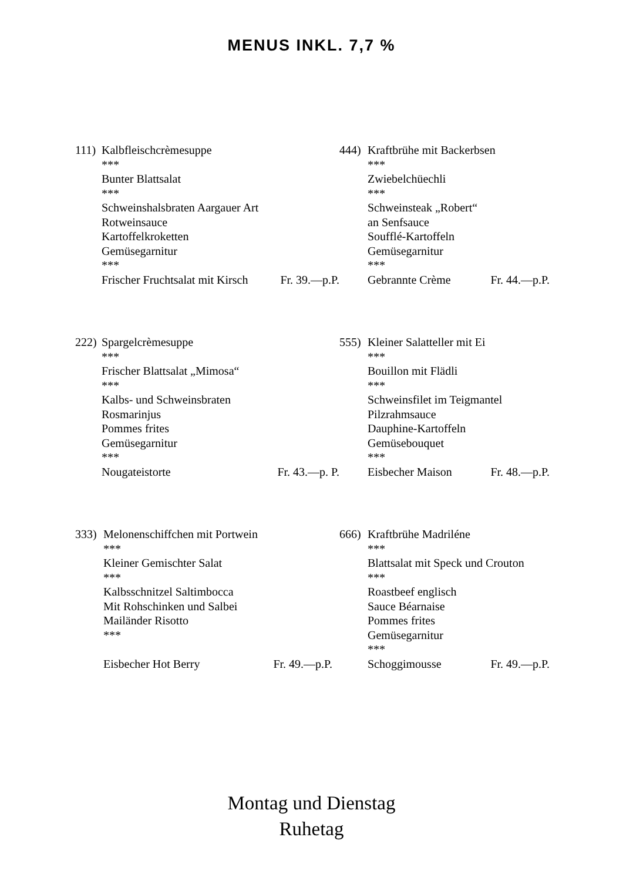MENUS INKL. 7,7 %
111) Kalbfleischcrèmesuppe
***
Bunter Blattsalat
***
Schweinshalsbraten Aargauer Art
Rotweinsauce
Kartoffelkroketten
Gemüsegarnitur
***
Frischer Fruchtsalat mit Kirsch Fr. 39.—p.P.
444) Kraftbrühe mit Backerbsen
***
Zwiebelchüechli
***
Schweinsteak „Robert“
an Senfsauce
Soufflé-Kartoffeln
Gemüsegarnitur
***
Gebrannte Crème Fr. 44.—p.P.
222) Spargelcrèmesuppe
***
Frischer Blattsalat „Mimosa“
***
Kalbs- und Schweinsbraten
Rosmarinjus
Pommes frites
Gemüsegarnitur
***
Nougateistorte Fr. 43.—p. P.
555) Kleiner Salatteller mit Ei
***
Bouillon mit Flädli
***
Schweinsfilet im Teigmantel
Pilzrahmsauce
Dauphine-Kartoffeln
Gemüsebouquet
***
Eisbecher Maison Fr. 48.—p.P.
333) Melonenschiffchen mit Portwein
***
Kleiner Gemischter Salat
***
Kalbsschnitzel Saltimbocca
Mit Rohschinken und Salbei
Mailänder Risotto
***
Eisbecher Hot Berry Fr. 49.—p.P.
666) Kraftbrühe Madriléne
***
Blattsalat mit Speck und Crouton
***
Roastbeef englisch
Sauce Béarnaise
Pommes frites
Gemüsegarnitur
***
Schoggimousse Fr. 49.—p.P.
Montag und Dienstag
Ruhetag